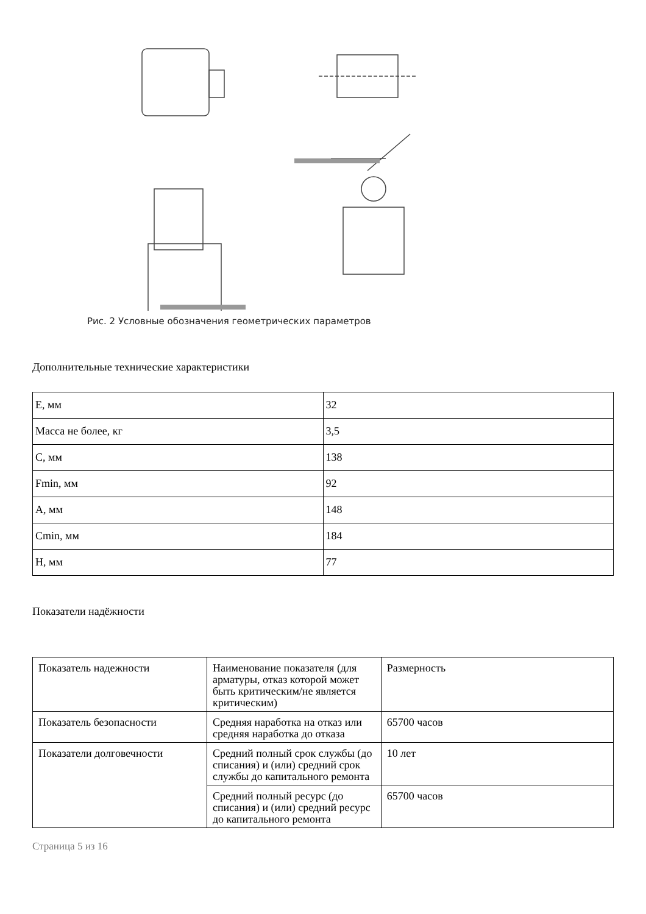Рис. 2 Условные обозначения геометрических параметров
Дополнительные технические характеристики
| E, мм | 32 |
| Масса не более, кг | 3,5 |
| C, мм | 138 |
| Fmin, мм | 92 |
| A, мм | 148 |
| Cmin, мм | 184 |
| H, мм | 77 |
Показатели надёжности
| Показатель надежности | Наименование показателя (для арматуры, отказ которой может быть критическим/не является критическим) | Размерность |
| Показатель безопасности | Средняя наработка на отказ или средняя наработка до отказа | 65700 часов |
| Показатели долговечности | Средний полный срок службы (до списания) и (или) средний срок службы до капитального ремонта | 10 лет |
| | Средний полный ресурс (до списания) и (или) средний ресурс до капитального ремонта | 65700 часов |
Страница 5 из 16